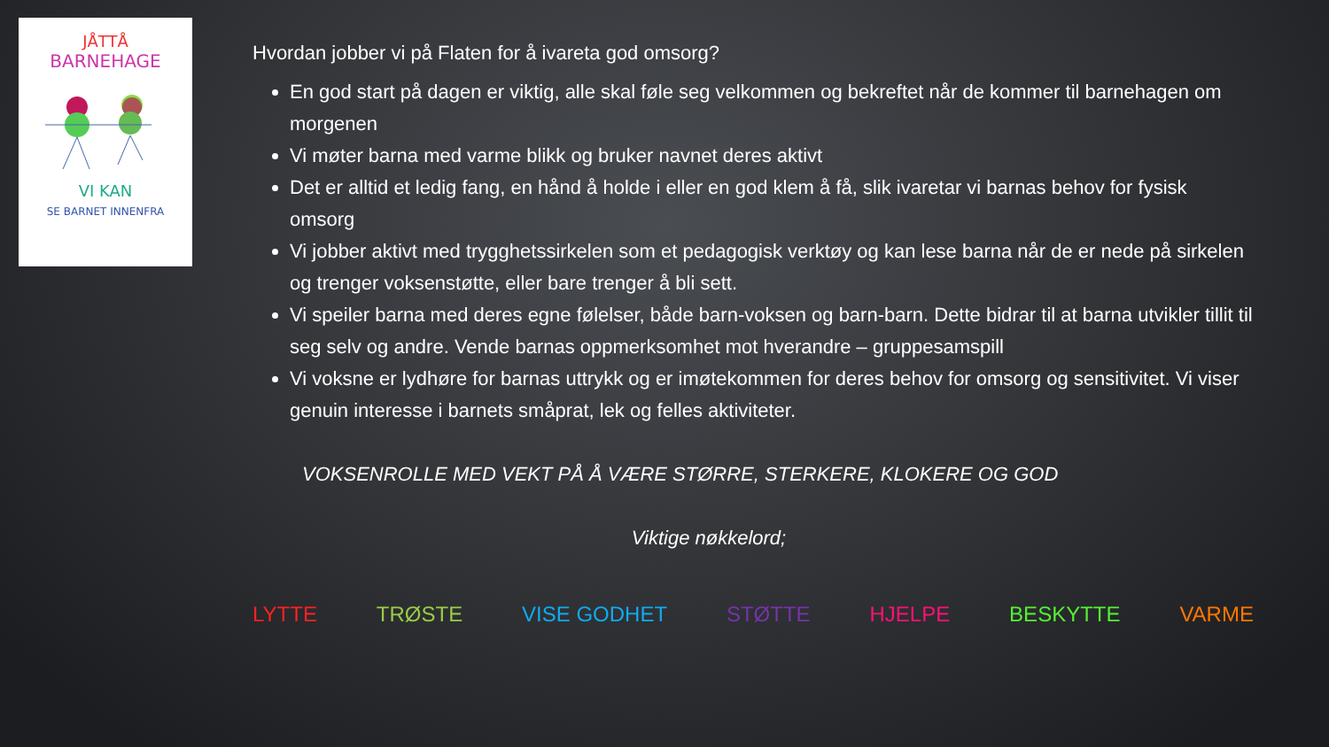JÅTTÅ
BARNEHAGE
VI KAN
SE BARNET INNENFRA
Hvordan jobber vi på Flaten for å ivareta god omsorg?
En god start på dagen er viktig, alle skal føle seg velkommen og bekreftet når de kommer til barnehagen om morgenen
Vi møter barna med varme blikk og bruker navnet deres aktivt
Det er alltid et ledig fang, en hånd å holde i eller en god klem å få, slik ivaretar vi barnas behov for fysisk omsorg
Vi jobber aktivt med trygghetssirkelen som et pedagogisk verktøy og kan lese barna når de er nede på sirkelen og trenger voksenstøtte, eller bare trenger å bli sett.
Vi speiler barna med deres egne følelser, både barn-voksen og barn-barn. Dette bidrar til at barna utvikler tillit til seg selv og andre. Vende barnas oppmerksomhet mot hverandre – gruppesamspill
Vi voksne er lydhøre for barnas uttrykk og er imøtekommen for deres behov for omsorg og sensitivitet. Vi viser genuin interesse i barnets småprat, lek og felles aktiviteter.
VOKSENROLLE MED VEKT PÅ Å VÆRE STØRRE, STERKERE, KLOKERE OG GOD
Viktige nøkkelord;
LYTTE TRØSTE VISE GODHET STØTTE HJELPE BESKYTTE VARME